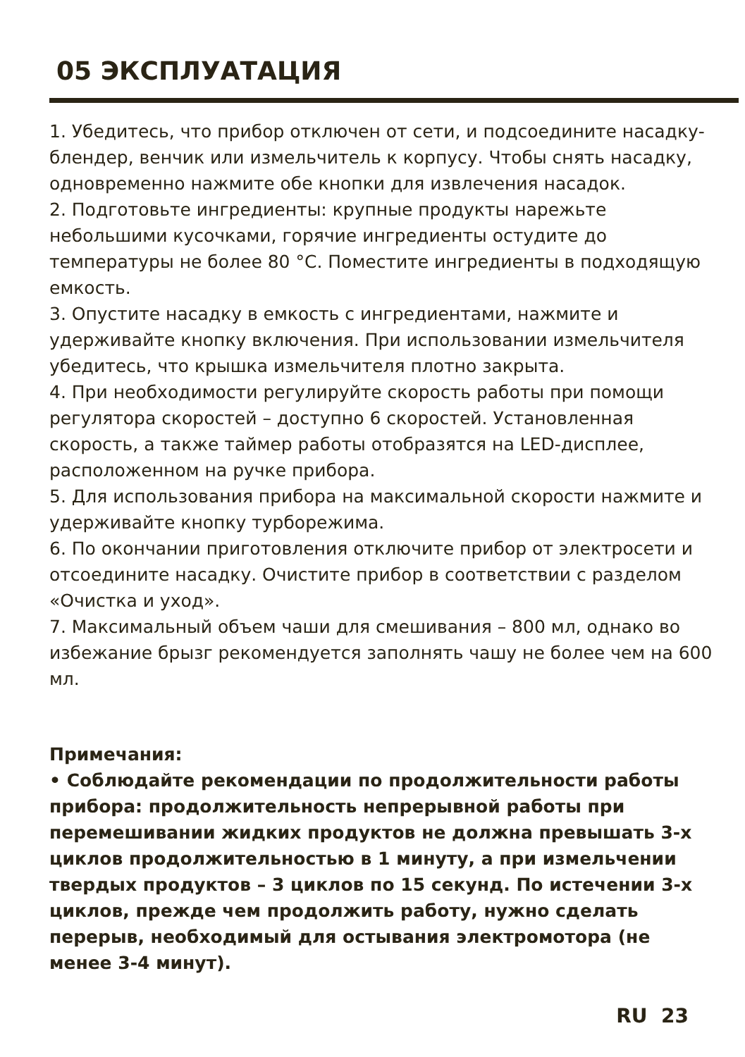05 ЭКСПЛУАТАЦИЯ
1. Убедитесь, что прибор отключен от сети, и подсоедините насадку-блендер, венчик или измельчитель к корпусу. Чтобы снять насадку, одновременно нажмите обе кнопки для извлечения насадок.
2. Подготовьте ингредиенты: крупные продукты нарежьте небольшими кусочками, горячие ингредиенты остудите до температуры не более 80 °C. Поместите ингредиенты в подходящую емкость.
3. Опустите насадку в емкость с ингредиентами, нажмите и удерживайте кнопку включения. При использовании измельчителя убедитесь, что крышка измельчителя плотно закрыта.
4. При необходимости регулируйте скорость работы при помощи регулятора скоростей – доступно 6 скоростей. Установленная скорость, а также таймер работы отобразятся на LED-дисплее, расположенном на ручке прибора.
5. Для использования прибора на максимальной скорости нажмите и удерживайте кнопку турборежима.
6. По окончании приготовления отключите прибор от электросети и отсоедините насадку. Очистите прибор в соответствии с разделом «Очистка и уход».
7. Максимальный объем чаши для смешивания – 800 мл, однако во избежание брызг рекомендуется заполнять чашу не более чем на 600 мл.
Примечания:
• Соблюдайте рекомендации по продолжительности работы прибора: продолжительность непрерывной работы при перемешивании жидких продуктов не должна превышать 3-х циклов продолжительностью в 1 минуту, а при измельчении твердых продуктов – 3 циклов по 15 секунд. По истечении 3-х циклов, прежде чем продолжить работу, нужно сделать перерыв, необходимый для остывания электромотора (не менее 3-4 минут).
RU 23